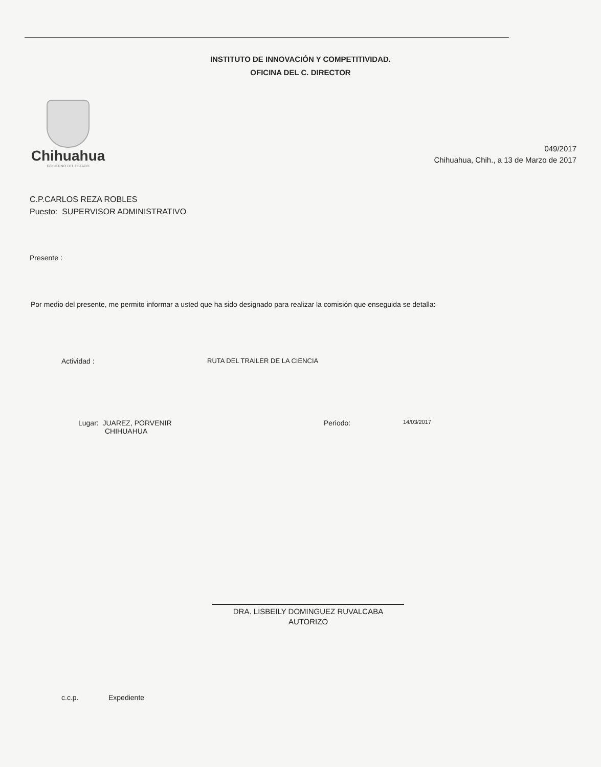INSTITUTO DE INNOVACIÓN Y COMPETITIVIDAD.
OFICINA DEL C. DIRECTOR
Chihuahua
GOBIERNO DEL ESTADO
049/2017
Chihuahua, Chih., a 13 de Marzo de 2017
C.P.CARLOS REZA ROBLES
Puesto: SUPERVISOR ADMINISTRATIVO
Presente :
Por medio del presente, me permito informar a usted que ha sido designado para realizar la comisión que enseguida se detalla:
Actividad : RUTA DEL TRAILER DE LA CIENCIA
Lugar: JUAREZ, PORVENIR
CHIHUAHUA Periodo: 14/03/2017
DRA. LISBEILY DOMINGUEZ RUVALCABA
AUTORIZO
c.c.p. Expediente